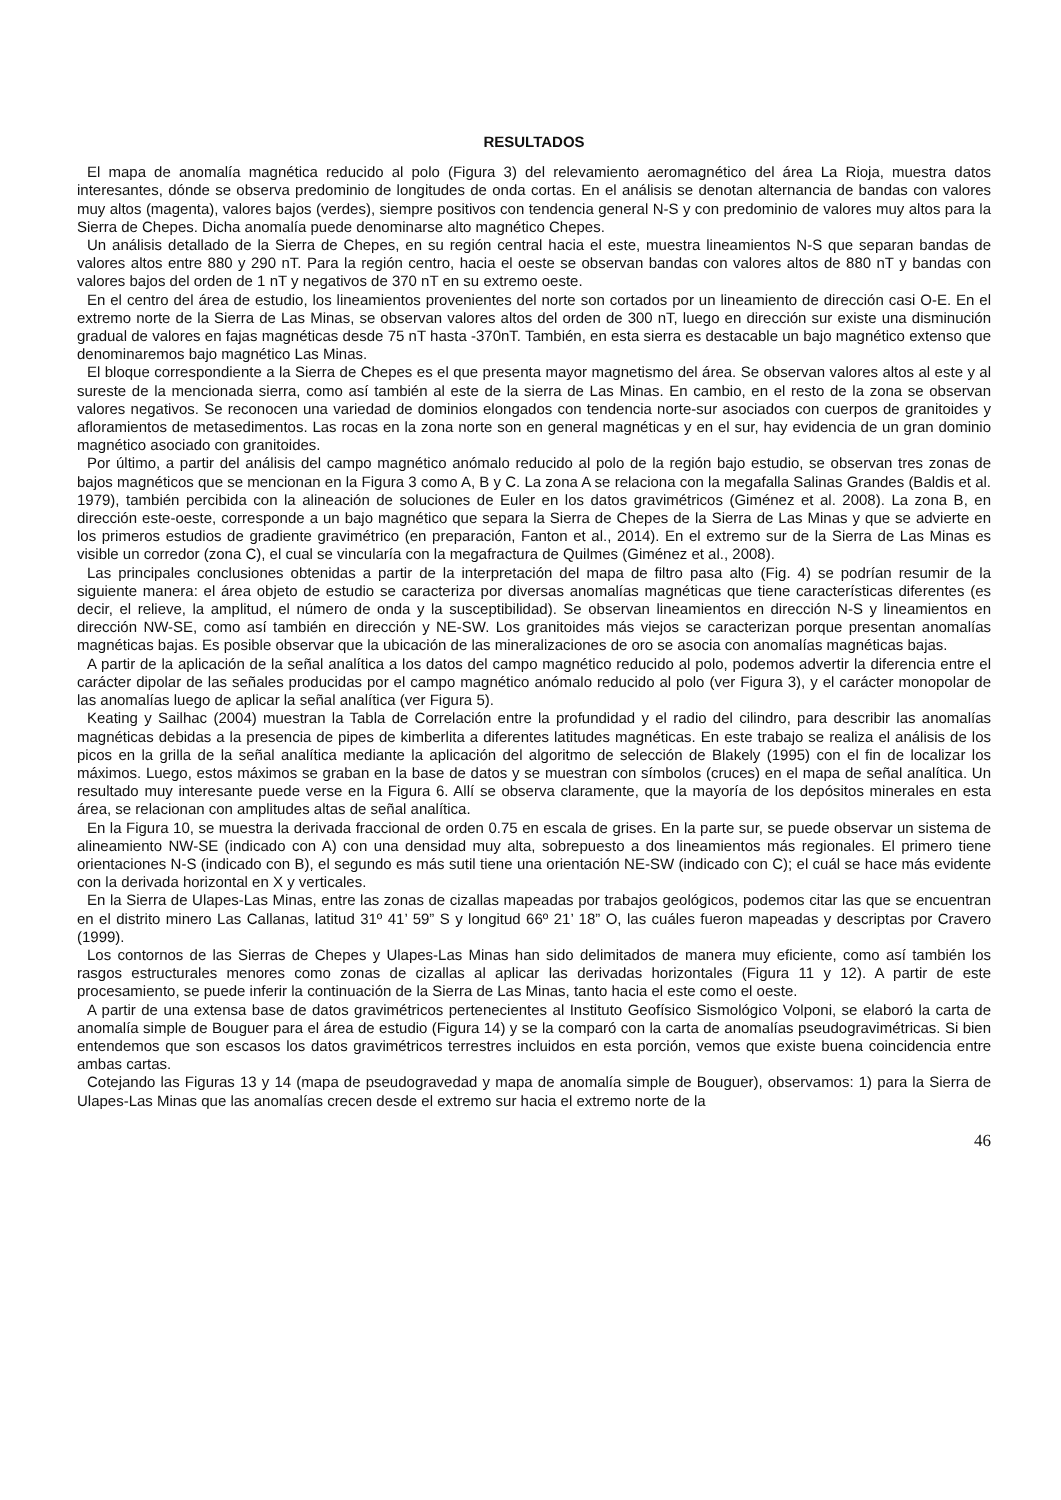RESULTADOS
El mapa de anomalía magnética reducido al polo (Figura 3) del relevamiento aeromagnético del área La Rioja, muestra datos interesantes, dónde se observa predominio de longitudes de onda cortas. En el análisis se denotan alternancia de bandas con valores muy altos (magenta), valores bajos (verdes), siempre positivos con tendencia general N-S y con predominio de valores muy altos para la Sierra de Chepes. Dicha anomalía puede denominarse alto magnético Chepes.
Un análisis detallado de la Sierra de Chepes, en su región central hacia el este, muestra lineamientos N-S que separan bandas de valores altos entre 880 y 290 nT. Para la región centro, hacia el oeste se observan bandas con valores altos de 880 nT y bandas con valores bajos del orden de 1 nT y negativos de 370 nT en su extremo oeste.
En el centro del área de estudio, los lineamientos provenientes del norte son cortados por un lineamiento de dirección casi O-E. En el extremo norte de la Sierra de Las Minas, se observan valores altos del orden de 300 nT, luego en dirección sur existe una disminución gradual de valores en fajas magnéticas desde 75 nT hasta -370nT. También, en esta sierra es destacable un bajo magnético extenso que denominaremos bajo magnético Las Minas.
El bloque correspondiente a la Sierra de Chepes es el que presenta mayor magnetismo del área. Se observan valores altos al este y al sureste de la mencionada sierra, como así también al este de la sierra de Las Minas. En cambio, en el resto de la zona se observan valores negativos. Se reconocen una variedad de dominios elongados con tendencia norte-sur asociados con cuerpos de granitoides y afloramientos de metasedimentos. Las rocas en la zona norte son en general magnéticas y en el sur, hay evidencia de un gran dominio magnético asociado con granitoides.
Por último, a partir del análisis del campo magnético anómalo reducido al polo de la región bajo estudio, se observan tres zonas de bajos magnéticos que se mencionan en la Figura 3 como A, B y C. La zona A se relaciona con la megafalla Salinas Grandes (Baldis et al. 1979), también percibida con la alineación de soluciones de Euler en los datos gravimétricos (Giménez et al. 2008). La zona B, en dirección este-oeste, corresponde a un bajo magnético que separa la Sierra de Chepes de la Sierra de Las Minas y que se advierte en los primeros estudios de gradiente gravimétrico (en preparación, Fanton et al., 2014). En el extremo sur de la Sierra de Las Minas es visible un corredor (zona C), el cual se vincularía con la megafractura de Quilmes (Giménez et al., 2008).
Las principales conclusiones obtenidas a partir de la interpretación del mapa de filtro pasa alto (Fig. 4) se podrían resumir de la siguiente manera: el área objeto de estudio se caracteriza por diversas anomalías magnéticas que tiene características diferentes (es decir, el relieve, la amplitud, el número de onda y la susceptibilidad). Se observan lineamientos en dirección N-S y lineamientos en dirección NW-SE, como así también en dirección y NE-SW. Los granitoides más viejos se caracterizan porque presentan anomalías magnéticas bajas. Es posible observar que la ubicación de las mineralizaciones de oro se asocia con anomalías magnéticas bajas.
A partir de la aplicación de la señal analítica a los datos del campo magnético reducido al polo, podemos advertir la diferencia entre el carácter dipolar de las señales producidas por el campo magnético anómalo reducido al polo (ver Figura 3), y el carácter monopolar de las anomalías luego de aplicar la señal analítica (ver Figura 5).
Keating y Sailhac (2004) muestran la Tabla de Correlación entre la profundidad y el radio del cilindro, para describir las anomalías magnéticas debidas a la presencia de pipes de kimberlita a diferentes latitudes magnéticas. En este trabajo se realiza el análisis de los picos en la grilla de la señal analítica mediante la aplicación del algoritmo de selección de Blakely (1995) con el fin de localizar los máximos. Luego, estos máximos se graban en la base de datos y se muestran con símbolos (cruces) en el mapa de señal analítica. Un resultado muy interesante puede verse en la Figura 6. Allí se observa claramente, que la mayoría de los depósitos minerales en esta área, se relacionan con amplitudes altas de señal analítica.
En la Figura 10, se muestra la derivada fraccional de orden 0.75 en escala de grises. En la parte sur, se puede observar un sistema de alineamiento NW-SE (indicado con A) con una densidad muy alta, sobrepuesto a dos lineamientos más regionales. El primero tiene orientaciones N-S (indicado con B), el segundo es más sutil tiene una orientación NE-SW (indicado con C); el cuál se hace más evidente con la derivada horizontal en X y verticales.
En la Sierra de Ulapes-Las Minas, entre las zonas de cizallas mapeadas por trabajos geológicos, podemos citar las que se encuentran en el distrito minero Las Callanas, latitud 31º 41’ 59” S y longitud 66º 21’ 18” O, las cuáles fueron mapeadas y descriptas por Cravero (1999).
Los contornos de las Sierras de Chepes y Ulapes-Las Minas han sido delimitados de manera muy eficiente, como así también los rasgos estructurales menores como zonas de cizallas al aplicar las derivadas horizontales (Figura 11 y 12). A partir de este procesamiento, se puede inferir la continuación de la Sierra de Las Minas, tanto hacia el este como el oeste.
A partir de una extensa base de datos gravimétricos pertenecientes al Instituto Geofísico Sismológico Volponi, se elaboró la carta de anomalía simple de Bouguer para el área de estudio (Figura 14) y se la comparó con la carta de anomalías pseudogravimétricas. Si bien entendemos que son escasos los datos gravimétricos terrestres incluidos en esta porción, vemos que existe buena coincidencia entre ambas cartas.
Cotejando las Figuras 13 y 14 (mapa de pseudogravedad y mapa de anomalía simple de Bouguer), observamos: 1) para la Sierra de Ulapes-Las Minas que las anomalías crecen desde el extremo sur hacia el extremo norte de la
46